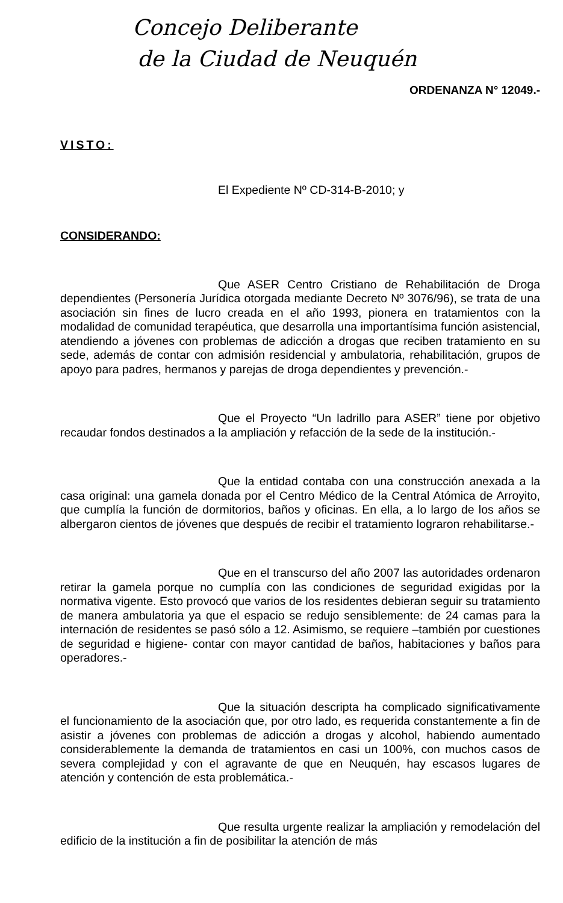Concejo Deliberante
de la Ciudad de Neuquén
ORDENANZA N° 12049.-
VISTO:
El Expediente Nº CD-314-B-2010; y
CONSIDERANDO:
Que ASER Centro Cristiano de Rehabilitación de Droga dependientes (Personería Jurídica otorgada mediante Decreto Nº 3076/96), se trata de una asociación sin fines de lucro creada en el año 1993, pionera en tratamientos con la modalidad de comunidad terapéutica, que desarrolla una importantísima función asistencial, atendiendo a jóvenes con problemas de adicción a drogas que reciben tratamiento en su sede, además de contar con admisión residencial y ambulatoria, rehabilitación, grupos de apoyo para padres, hermanos y parejas de droga dependientes y prevención.-
Que el Proyecto “Un ladrillo para ASER” tiene por objetivo recaudar fondos destinados a la ampliación y refacción de la sede de la institución.-
Que la entidad contaba con una construcción anexada a la casa original: una gamela donada por el Centro Médico de la Central Atómica de Arroyito, que cumplía la función de dormitorios, baños y oficinas. En ella, a lo largo de los años se albergaron cientos de jóvenes que después de recibir el tratamiento lograron rehabilitarse.-
Que en el transcurso del año 2007 las autoridades ordenaron retirar la gamela porque no cumplía con las condiciones de seguridad exigidas por la normativa vigente. Esto provocó que varios de los residentes debieran seguir su tratamiento de manera ambulatoria ya que el espacio se redujo sensiblemente: de 24 camas para la internación de residentes se pasó sólo a 12. Asimismo, se requiere –también por cuestiones de seguridad e higiene- contar con mayor cantidad de baños, habitaciones y baños para operadores.-
Que la situación descripta ha complicado significativamente el funcionamiento de la asociación que, por otro lado, es requerida constantemente a fin de asistir a jóvenes con problemas de adicción a drogas y alcohol, habiendo aumentado considerablemente la demanda de tratamientos en casi un 100%, con muchos casos de severa complejidad y con el agravante de que en Neuquén, hay escasos lugares de atención y contención de esta problemática.-
Que resulta urgente realizar la ampliación y remodelación del edificio de la institución a fin de posibilitar la atención de más